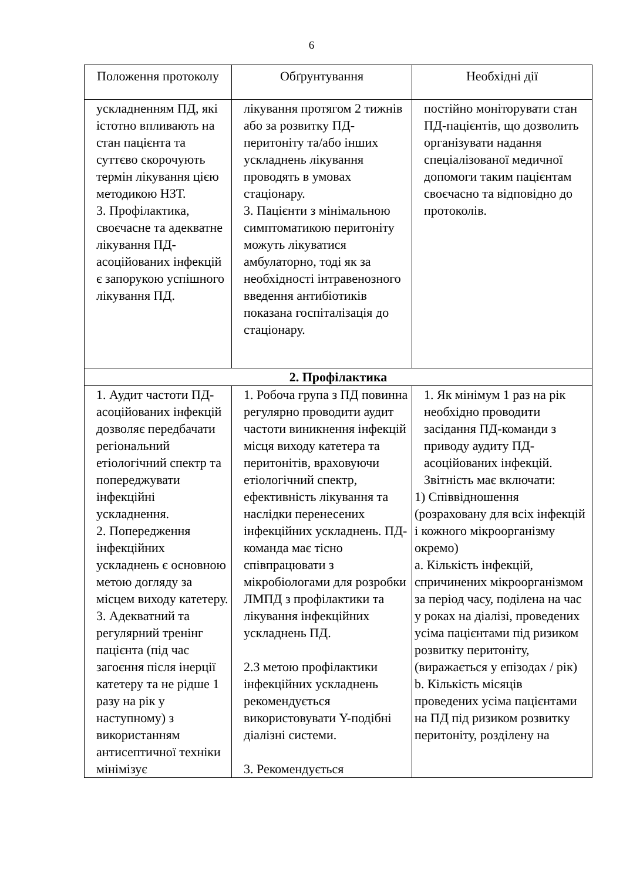6
| Положення протоколу | Обґрунтування | Необхідні дії |
| --- | --- | --- |
| ускладненням ПД, які істотно впливають на стан пацієнта та суттєво скорочують термін лікування цією методикою НЗТ. 3. Профілактика, своєчасне та адекватне лікування ПД-асоційованих інфекцій є запорукою успішного лікування ПД. | лікування протягом 2 тижнів або за розвитку ПД-перитоніту та/або інших ускладнень лікування проводять в умовах стаціонару. 3. Пацієнти з мінімальною симптоматикою перитоніту можуть лікуватися амбулаторно, тоді як за необхідності інтравенозного введення антибіотиків показана госпіталізація до стаціонару. | постійно моніторувати стан ПД-пацієнтів, що дозволить організувати надання спеціалізованої медичної допомоги таким пацієнтам своєчасно та відповідно до протоколів. |
| 2. Профілактика | | |
| 1. Аудит частоти ПД-асоційованих інфекцій дозволяє передбачати регіональний етіологічний спектр та попереджувати інфекційні ускладнення. 2. Попередження інфекційних ускладнень є основною метою догляду за місцем виходу катетеру. 3. Адекватний та регулярний тренінг пацієнта (під час загоєння після інерції катетеру та не рідше 1 разу на рік у наступному) з використанням антисептичної техніки мінімізує | 1. Робоча група з ПД повинна регулярно проводити аудит частоти виникнення інфекцій місця виходу катетера та перитонітів, враховуючи етіологічний спектр, ефективність лікування та наслідки перенесених інфекційних ускладнень. ПД-команда має тісно співпрацювати з мікробіологами для розробки ЛМПД з профілактики та лікування інфекційних ускладнень ПД. 2.З метою профілактики інфекційних ускладнень рекомендується використовувати Y-подібні діалізні системи. 3. Рекомендується | 1. Як мінімум 1 раз на рік необхідно проводити засідання ПД-команди з приводу аудиту ПД-асоційованих інфекцій. Звітність має включати: 1) Співвідношення (розраховану для всіх інфекцій і кожного мікроорганізму окремо) a. Кількість інфекцій, спричинених мікроорганізмом за період часу, поділена на час у роках на діалізі, проведених усіма пацієнтами під ризиком розвитку перитоніту, (виражається у епізодах / рік) b. Кількість місяців проведених усіма пацієнтами на ПД під ризиком розвитку перитоніту, розділену на |